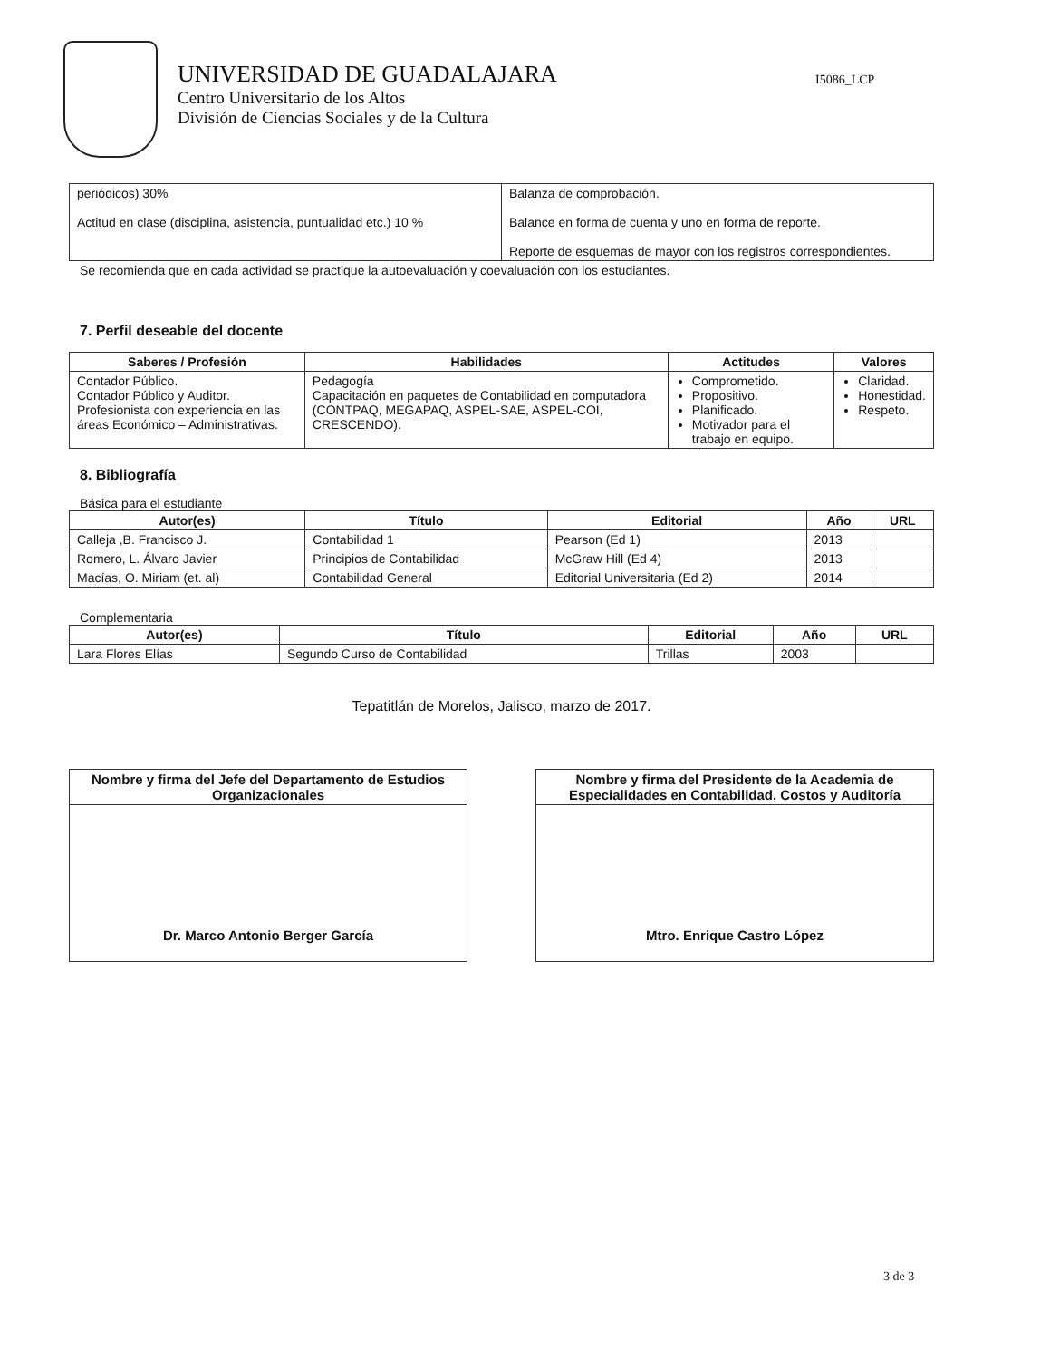UNIVERSIDAD DE GUADALAJARA
Centro Universitario de los Altos
División de Ciencias Sociales y de la Cultura
I5086_LCP
| periódicos) 30% Actitud en clase (disciplina, asistencia, puntualidad etc.) 10 % | Balanza de comprobación. Balance en forma de cuenta y uno en forma de reporte. Reporte de esquemas de mayor con los registros correspondientes. |
Se recomienda que en cada actividad se practique la autoevaluación y coevaluación con los estudiantes.
7. Perfil deseable del docente
| Saberes / Profesión | Habilidades | Actitudes | Valores |
| --- | --- | --- | --- |
| Contador Público. Contador Público y Auditor. Profesionista con experiencia en las áreas Económico – Administrativas. | Pedagogía Capacitación en paquetes de Contabilidad en computadora (CONTPAQ, MEGAPAQ, ASPEL-SAE, ASPEL-COI, CRESCENDO). | Comprometido. Propositivo. Planificado. Motivador para el trabajo en equipo. | Claridad. Honestidad. Respeto. |
8. Bibliografía
Básica para el estudiante
| Autor(es) | Título | Editorial | Año | URL |
| --- | --- | --- | --- | --- |
| Calleja ,B. Francisco J. | Contabilidad 1 | Pearson (Ed 1) | 2013 | |
| Romero, L. Álvaro Javier | Principios de Contabilidad | McGraw Hill (Ed 4) | 2013 | |
| Macías, O. Miriam (et. al) | Contabilidad General | Editorial Universitaria (Ed 2) | 2014 | |
Complementaria
| Autor(es) | Título | Editorial | Año | URL |
| --- | --- | --- | --- | --- |
| Lara Flores Elías | Segundo Curso de Contabilidad | Trillas | 2003 | |
Tepatitlán de Morelos, Jalisco, marzo de 2017.
| Nombre y firma del Jefe del Departamento de Estudios Organizacionales |
| --- |
| Dr. Marco Antonio Berger García |
| Nombre y firma del Presidente de la Academia de Especialidades en Contabilidad, Costos y Auditoría |
| --- |
| Mtro. Enrique Castro López |
3 de 3